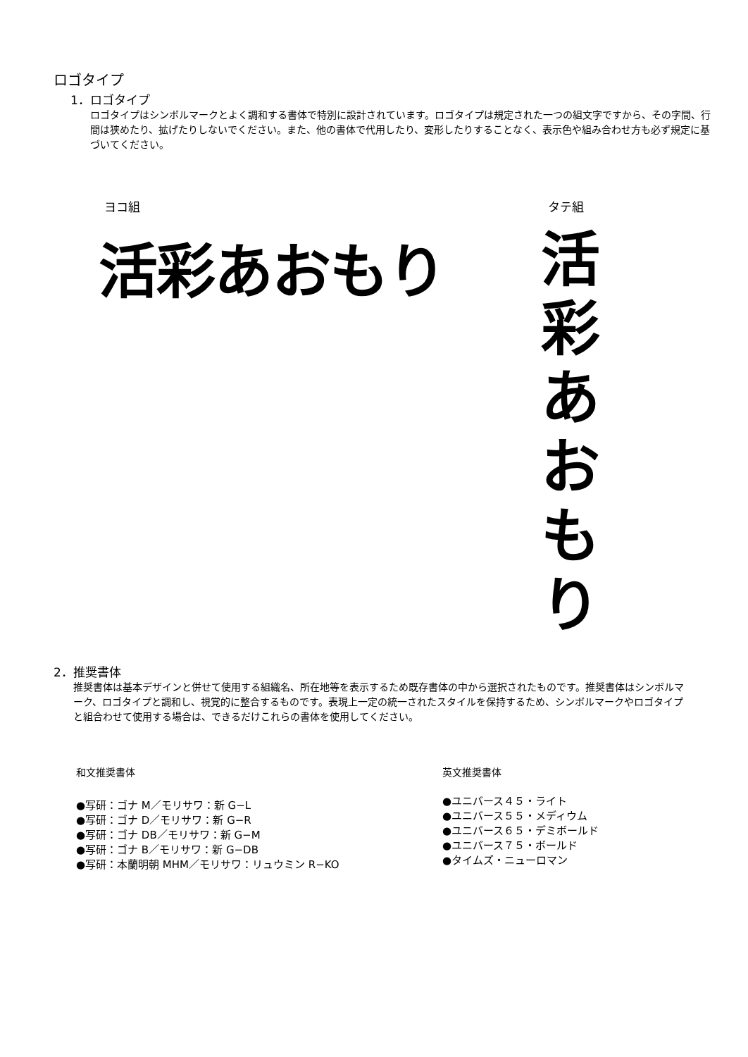ロゴタイプ
1．ロゴタイプ
ロゴタイプはシンボルマークとよく調和する書体で特別に設計されています。ロゴタイプは規定された一つの組文字ですから、その字間、行間は狭めたり、拡げたりしないでください。また、他の書体で代用したり、変形したりすることなく、表示色や組み合わせ方も必ず規定に基づいてください。
ヨコ組 タテ組
活彩あおもり
活
彩
あ
お
も
り
2．推奨書体
推奨書体は基本デザインと併せて使用する組織名、所在地等を表示するため既存書体の中から選択されたものです。推奨書体はシンボルマーク、ロゴタイプと調和し、視覚的に整合するものです。表現上一定の統一されたスタイルを保持するため、シンボルマークやロゴタイプと組合わせて使用する場合は、できるだけこれらの書体を使用してください。
和文推奨書体
●写研：ゴナ M／モリサワ：新 G−L
●写研：ゴナ D／モリサワ：新 G−R
●写研：ゴナ DB／モリサワ：新 G−M
●写研：ゴナ B／モリサワ：新 G−DB
●写研：本蘭明朝 MHM／モリサワ：リュウミン R−KO
英文推奨書体
●ユニバース４５・ライト
●ユニバース５５・メディウム
●ユニバース６５・デミボールド
●ユニバース７５・ボールド
●タイムズ・ニューロマン